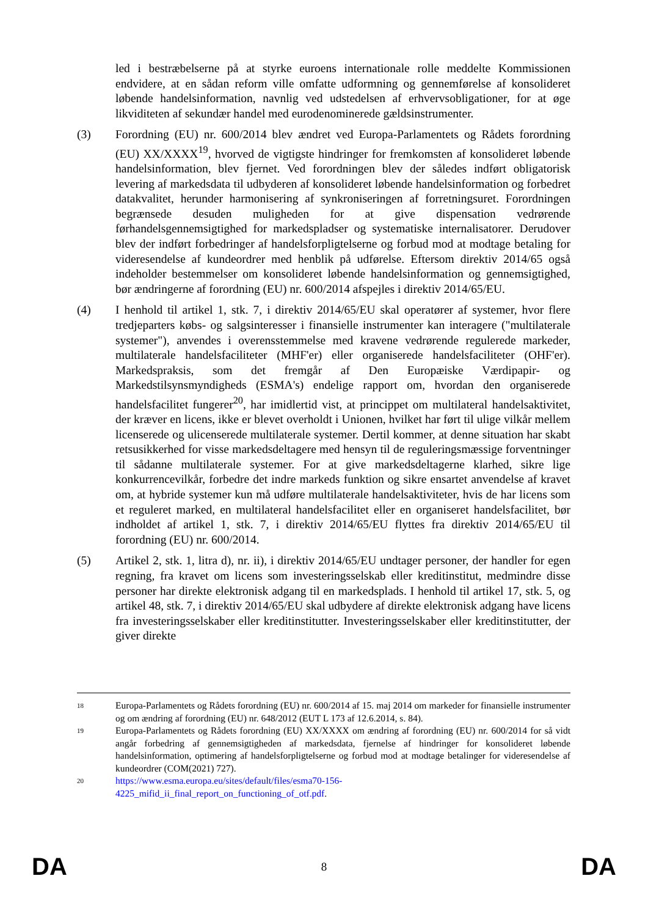led i bestræbelserne på at styrke euroens internationale rolle meddelte Kommissionen endvidere, at en sådan reform ville omfatte udformning og gennemførelse af konsolideret løbende handelsinformation, navnlig ved udstedelsen af erhvervsobligationer, for at øge likviditeten af sekundær handel med eurodenominerede gældsinstrumenter.
(3) Forordning (EU) nr. 600/2014 blev ændret ved Europa-Parlamentets og Rådets forordning (EU) XX/XXXX<sup>19</sup>, hvorved de vigtigste hindringer for fremkomsten af konsolideret løbende handelsinformation, blev fjernet. Ved forordningen blev der således indført obligatorisk levering af markedsdata til udbyderen af konsolideret løbende handelsinformation og forbedret datakvalitet, herunder harmonisering af synkroniseringen af forretningsuret. Forordningen begrænsede desuden muligheden for at give dispensation vedrørende førhandelsgennemsigtighed for markedspladser og systematiske internalisatorer. Derudover blev der indført forbedringer af handelsforpligtelserne og forbud mod at modtage betaling for videresendelse af kundeordrer med henblik på udførelse. Eftersom direktiv 2014/65 også indeholder bestemmelser om konsolideret løbende handelsinformation og gennemsigtighed, bør ændringerne af forordning (EU) nr. 600/2014 afspejles i direktiv 2014/65/EU.
(4) I henhold til artikel 1, stk. 7, i direktiv 2014/65/EU skal operatører af systemer, hvor flere tredjeparters købs- og salgsinteresser i finansielle instrumenter kan interagere ("multilaterale systemer"), anvendes i overensstemmelse med kravene vedrørende regulerede markeder, multilaterale handelsfaciliteter (MHF'er) eller organiserede handelsfaciliteter (OHF'er). Markedspraksis, som det fremgår af Den Europæiske Værdipapir- og Markedstilsynsmyndigheds (ESMA's) endelige rapport om, hvordan den organiserede handelsfacilitet fungerer<sup>20</sup>, har imidlertid vist, at princippet om multilateral handelsaktivitet, der kræver en licens, ikke er blevet overholdt i Unionen, hvilket har ført til ulige vilkår mellem licenserede og ulicenserede multilaterale systemer. Dertil kommer, at denne situation har skabt retsusikkerhed for visse markedsdeltagere med hensyn til de reguleringsmæssige forventninger til sådanne multilaterale systemer. For at give markedsdeltagerne klarhed, sikre lige konkurrencevilkår, forbedre det indre markeds funktion og sikre ensartet anvendelse af kravet om, at hybride systemer kun må udføre multilaterale handelsaktiviteter, hvis de har licens som et reguleret marked, en multilateral handelsfacilitet eller en organiseret handelsfacilitet, bør indholdet af artikel 1, stk. 7, i direktiv 2014/65/EU flyttes fra direktiv 2014/65/EU til forordning (EU) nr. 600/2014.
(5) Artikel 2, stk. 1, litra d), nr. ii), i direktiv 2014/65/EU undtager personer, der handler for egen regning, fra kravet om licens som investeringsselskab eller kreditinstitut, medmindre disse personer har direkte elektronisk adgang til en markedsplads. I henhold til artikel 17, stk. 5, og artikel 48, stk. 7, i direktiv 2014/65/EU skal udbydere af direkte elektronisk adgang have licens fra investeringsselskaber eller kreditinstitutter. Investeringsselskaber eller kreditinstitutter, der giver direkte
18
Europa-Parlamentets og Rådets forordning (EU) nr. 600/2014 af 15. maj 2014 om markeder for finansielle instrumenter og om ændring af forordning (EU) nr. 648/2012 (EUT L 173 af 12.6.2014, s. 84).
19
Europa-Parlamentets og Rådets forordning (EU) XX/XXXX om ændring af forordning (EU) nr. 600/2014 for så vidt angår forbedring af gennemsigtigheden af markedsdata, fjernelse af hindringer for konsolideret løbende handelsinformation, optimering af handelsforpligtelserne og forbud mod at modtage betalinger for videresendelse af kundeordrer (COM(2021) 727).
20
https://www.esma.europa.eu/sites/default/files/esma70-156-
4225_mifid_ii_final_report_on_functioning_of_otf.pdf.
DA 8 DA